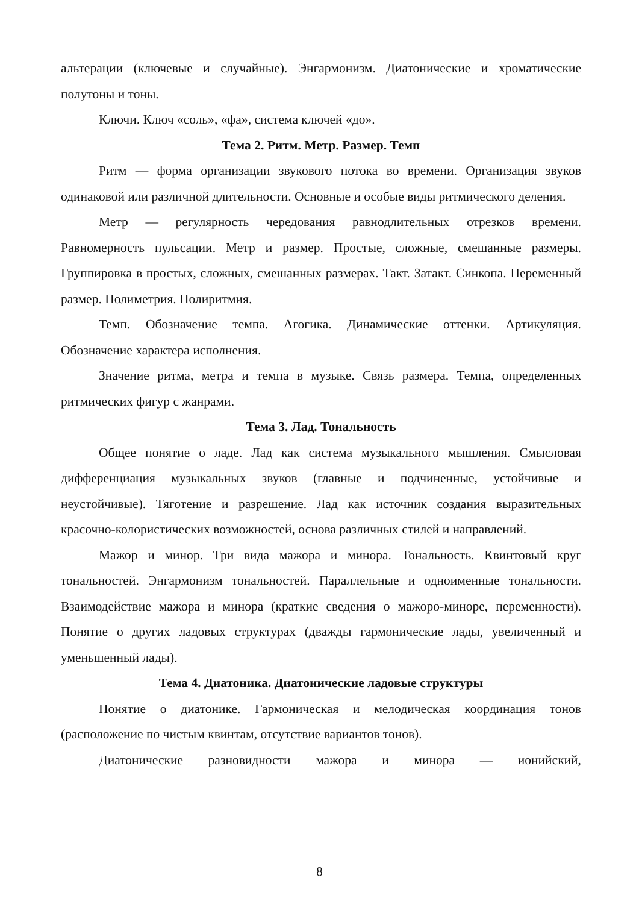альтерации (ключевые и случайные). Энгармонизм. Диатонические и хроматические полутоны и тоны.
Ключи. Ключ «соль», «фа», система ключей «до».
Тема 2. Ритм. Метр. Размер. Темп
Ритм — форма организации звукового потока во времени. Организация звуков одинаковой или различной длительности. Основные и особые виды ритмического деления.
Метр — регулярность чередования равнодлительных отрезков времени. Равномерность пульсации. Метр и размер. Простые, сложные, смешанные размеры. Группировка в простых, сложных, смешанных размерах. Такт. Затакт. Синкопа. Переменный размер. Полиметрия. Полиритмия.
Темп. Обозначение темпа. Агогика. Динамические оттенки. Артикуляция. Обозначение характера исполнения.
Значение ритма, метра и темпа в музыке. Связь размера. Темпа, определенных ритмических фигур с жанрами.
Тема 3. Лад. Тональность
Общее понятие о ладе. Лад как система музыкального мышления. Смысловая дифференциация музыкальных звуков (главные и подчиненные, устойчивые и неустойчивые). Тяготение и разрешение. Лад как источник создания выразительных красочно-колористических возможностей, основа различных стилей и направлений.
Мажор и минор. Три вида мажора и минора. Тональность. Квинтовый круг тональностей. Энгармонизм тональностей. Параллельные и одноименные тональности. Взаимодействие мажора и минора (краткие сведения о мажоро-миноре, переменности). Понятие о других ладовых структурах (дважды гармонические лады, увеличенный и уменьшенный лады).
Тема 4. Диатоника. Диатонические ладовые структуры
Понятие о диатонике. Гармоническая и мелодическая координация тонов (расположение по чистым квинтам, отсутствие вариантов тонов).
Диатонические разновидности мажора и минора — ионийский,
8